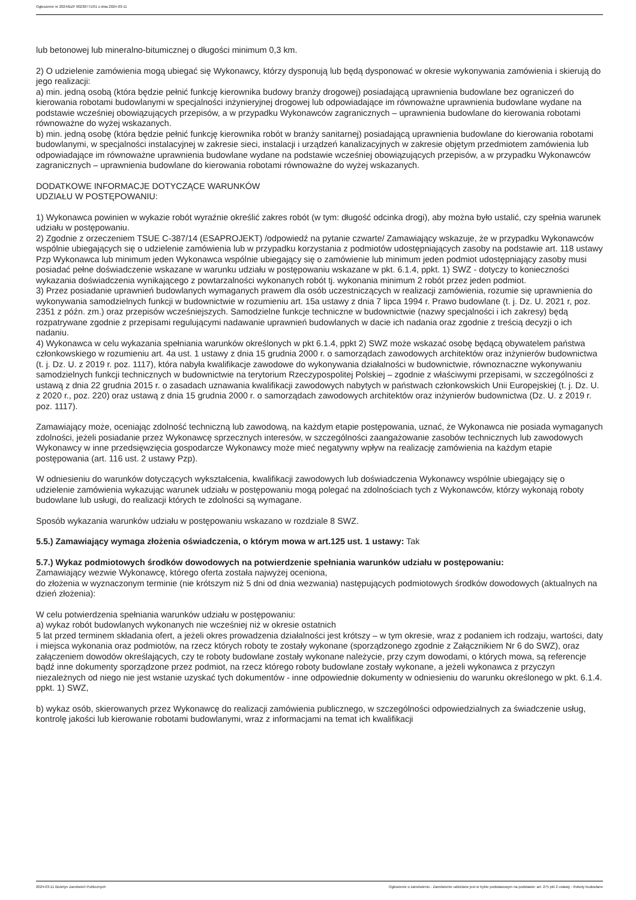Ogłoszenie nr 2024/BZP 00238771/01 z dnia 2024-03-11
lub betonowej lub mineralno-bitumicznej o długości minimum 0,3 km.
2) O udzielenie zamówienia mogą ubiegać się Wykonawcy, którzy dysponują lub będą dysponować w okresie wykonywania zamówienia i skierują do jego realizacji:
a) min. jedną osobą (która będzie pełnić funkcję kierownika budowy branży drogowej) posiadającą uprawnienia budowlane bez ograniczeń do kierowania robotami budowlanymi w specjalności inżynieryjnej drogowej lub odpowiadające im równoważne uprawnienia budowlane wydane na podstawie wcześniej obowiązujących przepisów, a w przypadku Wykonawców zagranicznych – uprawnienia budowlane do kierowania robotami równoważne do wyżej wskazanych.
b) min. jedną osobę (która będzie pełnić funkcję kierownika robót w branży sanitarnej) posiadającą uprawnienia budowlane do kierowania robotami budowlanymi, w specjalności instalacyjnej w zakresie sieci, instalacji i urządzeń kanalizacyjnych w zakresie objętym przedmiotem zamówienia lub odpowiadające im równoważne uprawnienia budowlane wydane na podstawie wcześniej obowiązujących przepisów, a w przypadku Wykonawców zagranicznych – uprawnienia budowlane do kierowania robotami równoważne do wyżej wskazanych.
DODATKOWE INFORMACJE DOTYCZĄCE WARUNKÓW
UDZIAŁU W POSTĘPOWANIU:
1) Wykonawca powinien w wykazie robót wyraźnie określić zakres robót (w tym: długość odcinka drogi), aby można było ustalić, czy spełnia warunek udziału w postępowaniu.
2) Zgodnie z orzeczeniem TSUE C-387/14 (ESAPROJEKT) /odpowiedź na pytanie czwarte/ Zamawiający wskazuje, że w przypadku Wykonawców wspólnie ubiegających się o udzielenie zamówienia lub w przypadku korzystania z podmiotów udostępniających zasoby na podstawie art. 118 ustawy Pzp Wykonawca lub minimum jeden Wykonawca wspólnie ubiegający się o zamówienie lub minimum jeden podmiot udostępniający zasoby musi posiadać pełne doświadczenie wskazane w warunku udziału w postępowaniu wskazane w pkt. 6.1.4, ppkt. 1) SWZ - dotyczy to konieczności wykazania doświadczenia wynikającego z powtarzalności wykonanych robót tj. wykonania minimum 2 robót przez jeden podmiot.
3) Przez posiadanie uprawnień budowlanych wymaganych prawem dla osób uczestniczących w realizacji zamówienia, rozumie się uprawnienia do wykonywania samodzielnych funkcji w budownictwie w rozumieniu art. 15a ustawy z dnia 7 lipca 1994 r. Prawo budowlane (t. j. Dz. U. 2021 r, poz. 2351 z późn. zm.) oraz przepisów wcześniejszych. Samodzielne funkcje techniczne w budownictwie (nazwy specjalności i ich zakresy) będą rozpatrywane zgodnie z przepisami regulującymi nadawanie uprawnień budowlanych w dacie ich nadania oraz zgodnie z treścią decyzji o ich nadaniu.
4) Wykonawca w celu wykazania spełniania warunków określonych w pkt 6.1.4, ppkt 2) SWZ może wskazać osobę będącą obywatelem państwa członkowskiego w rozumieniu art. 4a ust. 1 ustawy z dnia 15 grudnia 2000 r. o samorządach zawodowych architektów oraz inżynierów budownictwa (t. j. Dz. U. z 2019 r. poz. 1117), która nabyła kwalifikacje zawodowe do wykonywania działalności w budownictwie, równoznaczne wykonywaniu samodzielnych funkcji technicznych w budownictwie na terytorium Rzeczypospolitej Polskiej – zgodnie z właściwymi przepisami, w szczególności z ustawą z dnia 22 grudnia 2015 r. o zasadach uznawania kwalifikacji zawodowych nabytych w państwach członkowskich Unii Europejskiej (t. j. Dz. U. z 2020 r., poz. 220) oraz ustawą z dnia 15 grudnia 2000 r. o samorządach zawodowych architektów oraz inżynierów budownictwa (Dz. U. z 2019 r. poz. 1117).
Zamawiający może, oceniając zdolność techniczną lub zawodową, na każdym etapie postępowania, uznać, że Wykonawca nie posiada wymaganych zdolności, jeżeli posiadanie przez Wykonawcę sprzecznych interesów, w szczególności zaangażowanie zasobów technicznych lub zawodowych Wykonawcy w inne przedsięwzięcia gospodarcze Wykonawcy może mieć negatywny wpływ na realizację zamówienia na każdym etapie postępowania (art. 116 ust. 2 ustawy Pzp).
W odniesieniu do warunków dotyczących wykształcenia, kwalifikacji zawodowych lub doświadczenia Wykonawcy wspólnie ubiegający się o udzielenie zamówienia wykazując warunek udziału w postępowaniu mogą polegać na zdolnościach tych z Wykonawców, którzy wykonają roboty budowlane lub usługi, do realizacji których te zdolności są wymagane.
Sposób wykazania warunków udziału w postępowaniu wskazano w rozdziale 8 SWZ.
5.5.) Zamawiający wymaga złożenia oświadczenia, o którym mowa w art.125 ust. 1 ustawy: Tak
5.7.) Wykaz podmiotowych środków dowodowych na potwierdzenie spełniania warunków udziału w postępowaniu:
Zamawiający wezwie Wykonawcę, którego oferta została najwyżej oceniona,
do złożenia w wyznaczonym terminie (nie krótszym niż 5 dni od dnia wezwania) następujących podmiotowych środków dowodowych (aktualnych na dzień złożenia):
W celu potwierdzenia spełniania warunków udziału w postępowaniu:
a) wykaz robót budowlanych wykonanych nie wcześniej niż w okresie ostatnich
5 lat przed terminem składania ofert, a jeżeli okres prowadzenia działalności jest krótszy – w tym okresie, wraz z podaniem ich rodzaju, wartości, daty i miejsca wykonania oraz podmiotów, na rzecz których roboty te zostały wykonane (sporządzonego zgodnie z Załącznikiem Nr 6 do SWZ), oraz załączeniem dowodów określających, czy te roboty budowlane zostały wykonane należycie, przy czym dowodami, o których mowa, są referencje bądź inne dokumenty sporządzone przez podmiot, na rzecz którego roboty budowlane zostały wykonane, a jeżeli wykonawca z przyczyn niezależnych od niego nie jest wstanie uzyskać tych dokumentów - inne odpowiednie dokumenty w odniesieniu do warunku określonego w pkt. 6.1.4. ppkt. 1) SWZ,
b) wykaz osób, skierowanych przez Wykonawcę do realizacji zamówienia publicznego, w szczególności odpowiedzialnych za świadczenie usług, kontrolę jakości lub kierowanie robotami budowlanymi, wraz z informacjami na temat ich kwalifikacji
2024-03-11 Biuletyn Zamówień Publicznych Ogłoszenie o zamówieniu - Zamówienie udzielane jest w trybie podstawowym na podstawie: art. 275 pkt 2 ustawy - Roboty budowlane